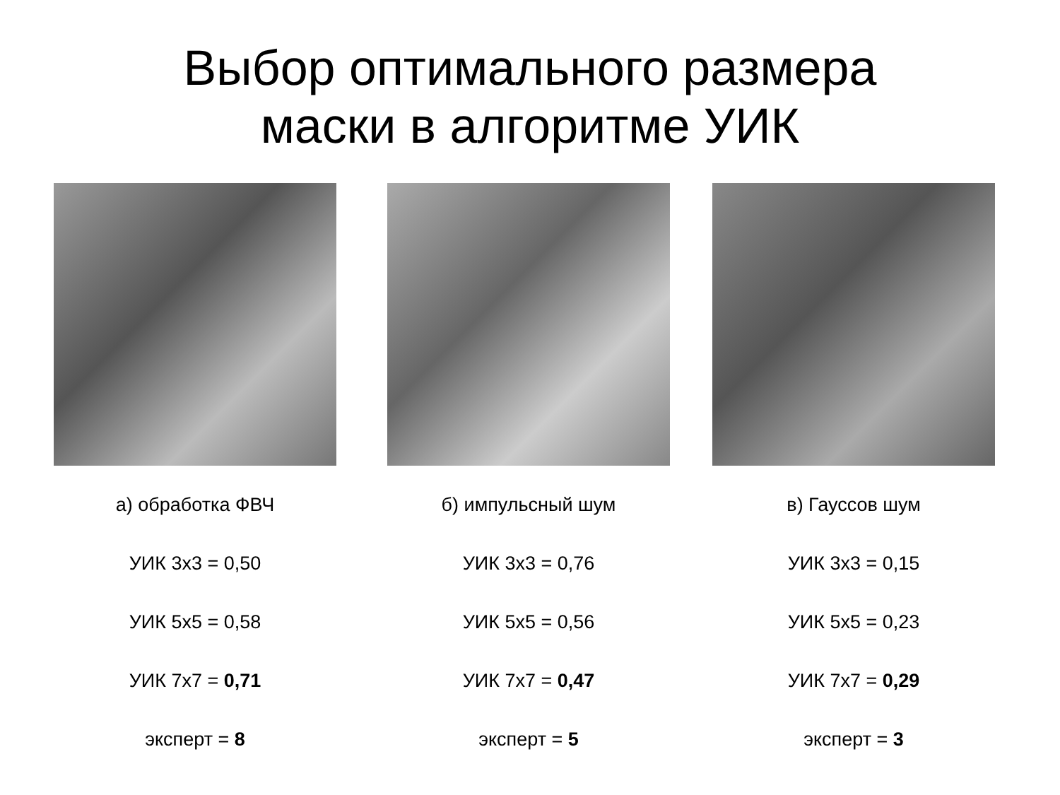Выбор оптимального размера
маски в алгоритме УИК
а) обработка ФВЧ
УИК 3x3 = 0,50
УИК 5x5 = 0,58
УИК 7x7 = 0,71
эксперт = 8
б) импульсный шум
УИК 3x3 = 0,76
УИК 5x5 = 0,56
УИК 7x7 = 0,47
эксперт = 5
в) Гауссов шум
УИК 3x3 = 0,15
УИК 5x5 = 0,23
УИК 7x7 = 0,29
эксперт = 3